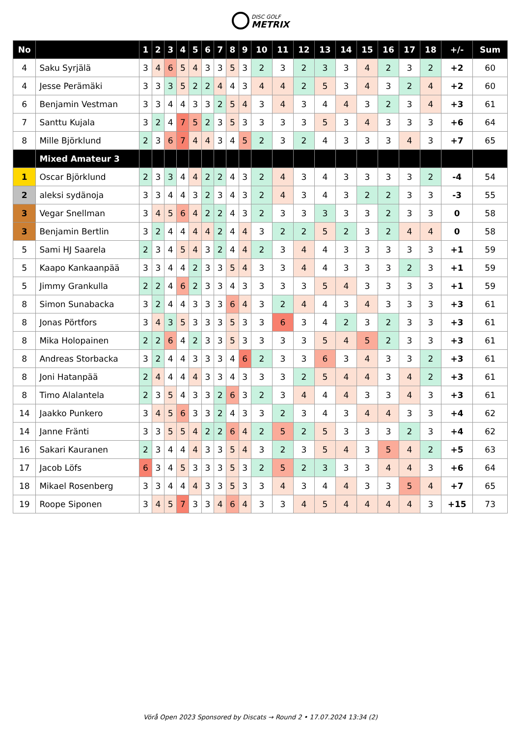DISC GOLF
METRIX
| No | | 1 | 2 | 3 | 4 | 5 | 6 | 7 | 8 | 9 | 10 | 11 | 12 | 13 | 14 | 15 | 16 | 17 | 18 | +/- | Sum |
| --- | --- | --- | --- | --- | --- | --- | --- | --- | --- | --- | --- | --- | --- | --- | --- | --- | --- | --- | --- | --- | --- |
| 4 | Saku Syrjälä | 3 | 4 | 6 | 5 | 4 | 3 | 3 | 5 | 3 | 2 | 3 | 2 | 3 | 3 | 4 | 2 | 3 | 2 | +2 | 60 |
| 4 | Jesse Perämäki | 3 | 3 | 3 | 5 | 2 | 2 | 4 | 4 | 3 | 4 | 4 | 2 | 5 | 3 | 4 | 3 | 2 | 4 | +2 | 60 |
| 6 | Benjamin Vestman | 3 | 3 | 4 | 4 | 3 | 3 | 2 | 5 | 4 | 3 | 4 | 3 | 4 | 4 | 3 | 2 | 3 | 4 | +3 | 61 |
| 7 | Santtu Kujala | 3 | 2 | 4 | 7 | 5 | 2 | 3 | 5 | 3 | 3 | 3 | 3 | 5 | 3 | 4 | 3 | 3 | 3 | +6 | 64 |
| 8 | Mille Björklund | 2 | 3 | 6 | 7 | 4 | 4 | 3 | 4 | 5 | 2 | 3 | 2 | 4 | 3 | 3 | 3 | 4 | 3 | +7 | 65 |
| | Mixed Amateur 3 | | | | | | | | | | | | | | | | | | | | |
| 1 | Oscar Björklund | 2 | 3 | 3 | 4 | 4 | 2 | 2 | 4 | 3 | 2 | 4 | 3 | 4 | 3 | 3 | 3 | 3 | 2 | -4 | 54 |
| 2 | aleksi sydänoja | 3 | 3 | 4 | 4 | 3 | 2 | 3 | 4 | 3 | 2 | 4 | 3 | 4 | 3 | 2 | 2 | 3 | 3 | -3 | 55 |
| 3 | Vegar Snellman | 3 | 4 | 5 | 6 | 4 | 2 | 2 | 4 | 3 | 2 | 3 | 3 | 3 | 3 | 3 | 2 | 3 | 3 | 0 | 58 |
| 3 | Benjamin Bertlin | 3 | 2 | 4 | 4 | 4 | 4 | 2 | 4 | 4 | 3 | 2 | 2 | 5 | 2 | 3 | 2 | 4 | 4 | 0 | 58 |
| 5 | Sami HJ Saarela | 2 | 3 | 4 | 5 | 4 | 3 | 2 | 4 | 4 | 2 | 3 | 4 | 4 | 3 | 3 | 3 | 3 | 3 | +1 | 59 |
| 5 | Kaapo Kankaanpää | 3 | 3 | 4 | 4 | 2 | 3 | 3 | 5 | 4 | 3 | 3 | 4 | 4 | 3 | 3 | 3 | 2 | 3 | +1 | 59 |
| 5 | Jimmy Grankulla | 2 | 2 | 4 | 6 | 2 | 3 | 3 | 4 | 3 | 3 | 3 | 3 | 5 | 4 | 3 | 3 | 3 | 3 | +1 | 59 |
| 8 | Simon Sunabacka | 3 | 2 | 4 | 4 | 3 | 3 | 3 | 6 | 4 | 3 | 2 | 4 | 4 | 3 | 4 | 3 | 3 | 3 | +3 | 61 |
| 8 | Jonas Pörtfors | 3 | 4 | 3 | 5 | 3 | 3 | 3 | 5 | 3 | 3 | 6 | 3 | 4 | 2 | 3 | 2 | 3 | 3 | +3 | 61 |
| 8 | Mika Holopainen | 2 | 2 | 6 | 4 | 2 | 3 | 3 | 5 | 3 | 3 | 3 | 3 | 5 | 4 | 5 | 2 | 3 | 3 | +3 | 61 |
| 8 | Andreas Storbacka | 3 | 2 | 4 | 4 | 3 | 3 | 3 | 4 | 6 | 2 | 3 | 3 | 6 | 3 | 4 | 3 | 3 | 2 | +3 | 61 |
| 8 | Joni Hatanpää | 2 | 4 | 4 | 4 | 4 | 3 | 3 | 4 | 3 | 3 | 3 | 2 | 5 | 4 | 4 | 3 | 4 | 2 | +3 | 61 |
| 8 | Timo Alalantela | 2 | 3 | 5 | 4 | 3 | 3 | 2 | 6 | 3 | 2 | 3 | 4 | 4 | 4 | 3 | 3 | 4 | 3 | +3 | 61 |
| 14 | Jaakko Punkero | 3 | 4 | 5 | 6 | 3 | 3 | 2 | 4 | 3 | 3 | 2 | 3 | 4 | 3 | 4 | 4 | 3 | 3 | +4 | 62 |
| 14 | Janne Fränti | 3 | 3 | 5 | 5 | 4 | 2 | 2 | 6 | 4 | 2 | 5 | 2 | 5 | 3 | 3 | 3 | 2 | 3 | +4 | 62 |
| 16 | Sakari Kauranen | 2 | 3 | 4 | 4 | 4 | 3 | 3 | 5 | 4 | 3 | 2 | 3 | 5 | 4 | 3 | 5 | 4 | 2 | +5 | 63 |
| 17 | Jacob Löfs | 6 | 3 | 4 | 5 | 3 | 3 | 3 | 5 | 3 | 2 | 5 | 2 | 3 | 3 | 3 | 4 | 4 | 3 | +6 | 64 |
| 18 | Mikael Rosenberg | 3 | 3 | 4 | 4 | 4 | 3 | 3 | 5 | 3 | 3 | 4 | 3 | 4 | 4 | 3 | 3 | 5 | 4 | +7 | 65 |
| 19 | Roope Siponen | 3 | 4 | 5 | 7 | 3 | 3 | 4 | 6 | 4 | 3 | 3 | 4 | 5 | 4 | 4 | 4 | 4 | 3 | +15 | 73 |
Vörå Open 2023 Sponsored by Discats → Round 2 • 17.07.2024 13:34 (2)